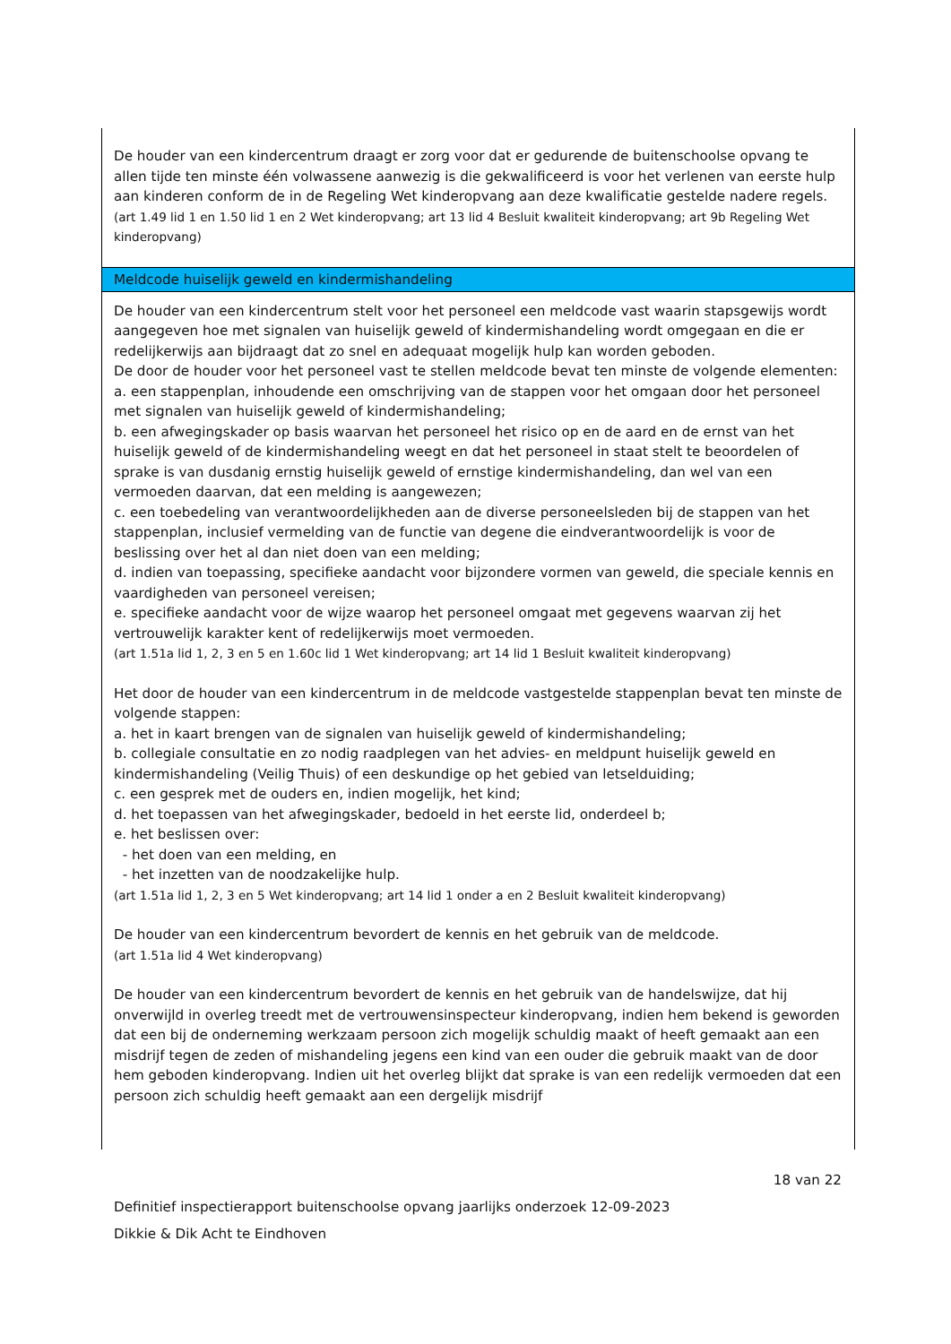De houder van een kindercentrum draagt er zorg voor dat er gedurende de buitenschoolse opvang te allen tijde ten minste één volwassene aanwezig is die gekwalificeerd is voor het verlenen van eerste hulp aan kinderen conform de in de Regeling Wet kinderopvang aan deze kwalificatie gestelde nadere regels.
(art 1.49 lid 1 en 1.50 lid 1 en 2 Wet kinderopvang; art 13 lid 4 Besluit kwaliteit kinderopvang; art 9b Regeling Wet kinderopvang)
Meldcode huiselijk geweld en kindermishandeling
De houder van een kindercentrum stelt voor het personeel een meldcode vast waarin stapsgewijs wordt aangegeven hoe met signalen van huiselijk geweld of kindermishandeling wordt omgegaan en die er redelijkerwijs aan bijdraagt dat zo snel en adequaat mogelijk hulp kan worden geboden.
De door de houder voor het personeel vast te stellen meldcode bevat ten minste de volgende elementen:
a. een stappenplan, inhoudende een omschrijving van de stappen voor het omgaan door het personeel met signalen van huiselijk geweld of kindermishandeling;
b. een afwegingskader op basis waarvan het personeel het risico op en de aard en de ernst van het huiselijk geweld of de kindermishandeling weegt en dat het personeel in staat stelt te beoordelen of sprake is van dusdanig ernstig huiselijk geweld of ernstige kindermishandeling, dan wel van een vermoeden daarvan, dat een melding is aangewezen;
c. een toebedeling van verantwoordelijkheden aan de diverse personeelsleden bij de stappen van het stappenplan, inclusief vermelding van de functie van degene die eindverantwoordelijk is voor de beslissing over het al dan niet doen van een melding;
d. indien van toepassing, specifieke aandacht voor bijzondere vormen van geweld, die speciale kennis en vaardigheden van personeel vereisen;
e. specifieke aandacht voor de wijze waarop het personeel omgaat met gegevens waarvan zij het vertrouwelijk karakter kent of redelijkerwijs moet vermoeden.
(art 1.51a lid 1, 2, 3 en 5 en 1.60c lid 1 Wet kinderopvang; art 14 lid 1 Besluit kwaliteit kinderopvang)
Het door de houder van een kindercentrum in de meldcode vastgestelde stappenplan bevat ten minste de volgende stappen:
a. het in kaart brengen van de signalen van huiselijk geweld of kindermishandeling;
b. collegiale consultatie en zo nodig raadplegen van het advies- en meldpunt huiselijk geweld en kindermishandeling (Veilig Thuis) of een deskundige op het gebied van letselduiding;
c. een gesprek met de ouders en, indien mogelijk, het kind;
d. het toepassen van het afwegingskader, bedoeld in het eerste lid, onderdeel b;
e. het beslissen over:
- het doen van een melding, en
- het inzetten van de noodzakelijke hulp.
(art 1.51a lid 1, 2, 3 en 5 Wet kinderopvang; art 14 lid 1 onder a en 2 Besluit kwaliteit kinderopvang)
De houder van een kindercentrum bevordert de kennis en het gebruik van de meldcode.
(art 1.51a lid 4 Wet kinderopvang)
De houder van een kindercentrum bevordert de kennis en het gebruik van de handelswijze, dat hij onverwijld in overleg treedt met de vertrouwensinspecteur kinderopvang, indien hem bekend is geworden dat een bij de onderneming werkzaam persoon zich mogelijk schuldig maakt of heeft gemaakt aan een misdrijf tegen de zeden of mishandeling jegens een kind van een ouder die gebruik maakt van de door hem geboden kinderopvang. Indien uit het overleg blijkt dat sprake is van een redelijk vermoeden dat een persoon zich schuldig heeft gemaakt aan een dergelijk misdrijf
18 van 22
Definitief inspectierapport buitenschoolse opvang jaarlijks onderzoek 12-09-2023
Dikkie & Dik Acht te Eindhoven